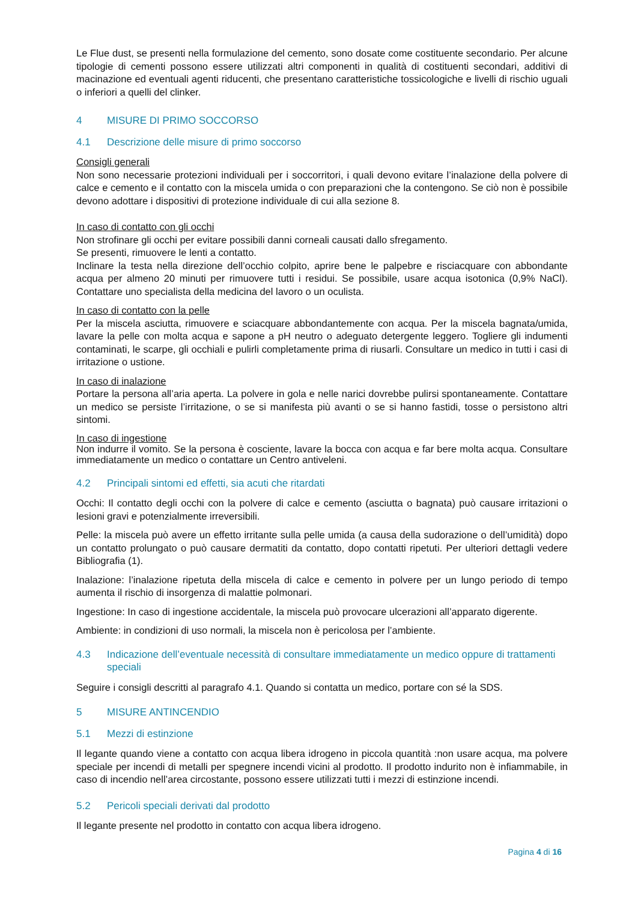Le Flue dust, se presenti nella formulazione del cemento, sono dosate come costituente secondario. Per alcune tipologie di cementi possono essere utilizzati altri componenti in qualità di costituenti secondari, additivi di macinazione ed eventuali agenti riducenti, che presentano caratteristiche tossicologiche e livelli di rischio uguali o inferiori a quelli del clinker.
4 MISURE DI PRIMO SOCCORSO
4.1 Descrizione delle misure di primo soccorso
Consigli generali
Non sono necessarie protezioni individuali per i soccorritori, i quali devono evitare l’inalazione della polvere di calce e cemento e il contatto con la miscela umida o con preparazioni che la contengono. Se ciò non è possibile devono adottare i dispositivi di protezione individuale di cui alla sezione 8.
In caso di contatto con gli occhi
Non strofinare gli occhi per evitare possibili danni corneali causati dallo sfregamento.
Se presenti, rimuovere le lenti a contatto.
Inclinare la testa nella direzione dell’occhio colpito, aprire bene le palpebre e risciacquare con abbondante acqua per almeno 20 minuti per rimuovere tutti i residui. Se possibile, usare acqua isotonica (0,9% NaCl). Contattare uno specialista della medicina del lavoro o un oculista.
In caso di contatto con la pelle
Per la miscela asciutta, rimuovere e sciacquare abbondantemente con acqua. Per la miscela bagnata/umida, lavare la pelle con molta acqua e sapone a pH neutro o adeguato detergente leggero. Togliere gli indumenti contaminati, le scarpe, gli occhiali e pulirli completamente prima di riusarli. Consultare un medico in tutti i casi di irritazione o ustione.
In caso di inalazione
Portare la persona all’aria aperta. La polvere in gola e nelle narici dovrebbe pulirsi spontaneamente. Contattare un medico se persiste l’irritazione, o se si manifesta più avanti o se si hanno fastidi, tosse o persistono altri sintomi.
In caso di ingestione
Non indurre il vomito. Se la persona è cosciente, lavare la bocca con acqua e far bere molta acqua. Consultare immediatamente un medico o contattare un Centro antiveleni.
4.2 Principali sintomi ed effetti, sia acuti che ritardati
Occhi: Il contatto degli occhi con la polvere di calce e cemento (asciutta o bagnata) può causare irritazioni o lesioni gravi e potenzialmente irreversibili.
Pelle: la miscela può avere un effetto irritante sulla pelle umida (a causa della sudorazione o dell’umidità) dopo un contatto prolungato o può causare dermatiti da contatto, dopo contatti ripetuti. Per ulteriori dettagli vedere Bibliografia (1).
Inalazione: l’inalazione ripetuta della miscela di calce e cemento in polvere per un lungo periodo di tempo aumenta il rischio di insorgenza di malattie polmonari.
Ingestione: In caso di ingestione accidentale, la miscela può provocare ulcerazioni all’apparato digerente.
Ambiente: in condizioni di uso normali, la miscela non è pericolosa per l’ambiente.
4.3 Indicazione dell’eventuale necessità di consultare immediatamente un medico oppure di trattamenti speciali
Seguire i consigli descritti al paragrafo 4.1. Quando si contatta un medico, portare con sé la SDS.
5 MISURE ANTINCENDIO
5.1 Mezzi di estinzione
Il legante quando viene a contatto con acqua libera idrogeno in piccola quantità :non usare acqua, ma polvere speciale per incendi di metalli per spegnere incendi vicini al prodotto. Il prodotto indurito non è infiammabile, in caso di incendio nell’area circostante, possono essere utilizzati tutti i mezzi di estinzione incendi.
5.2 Pericoli speciali derivati dal prodotto
Il legante presente nel prodotto in contatto con acqua libera idrogeno.
Pagina 4 di 16